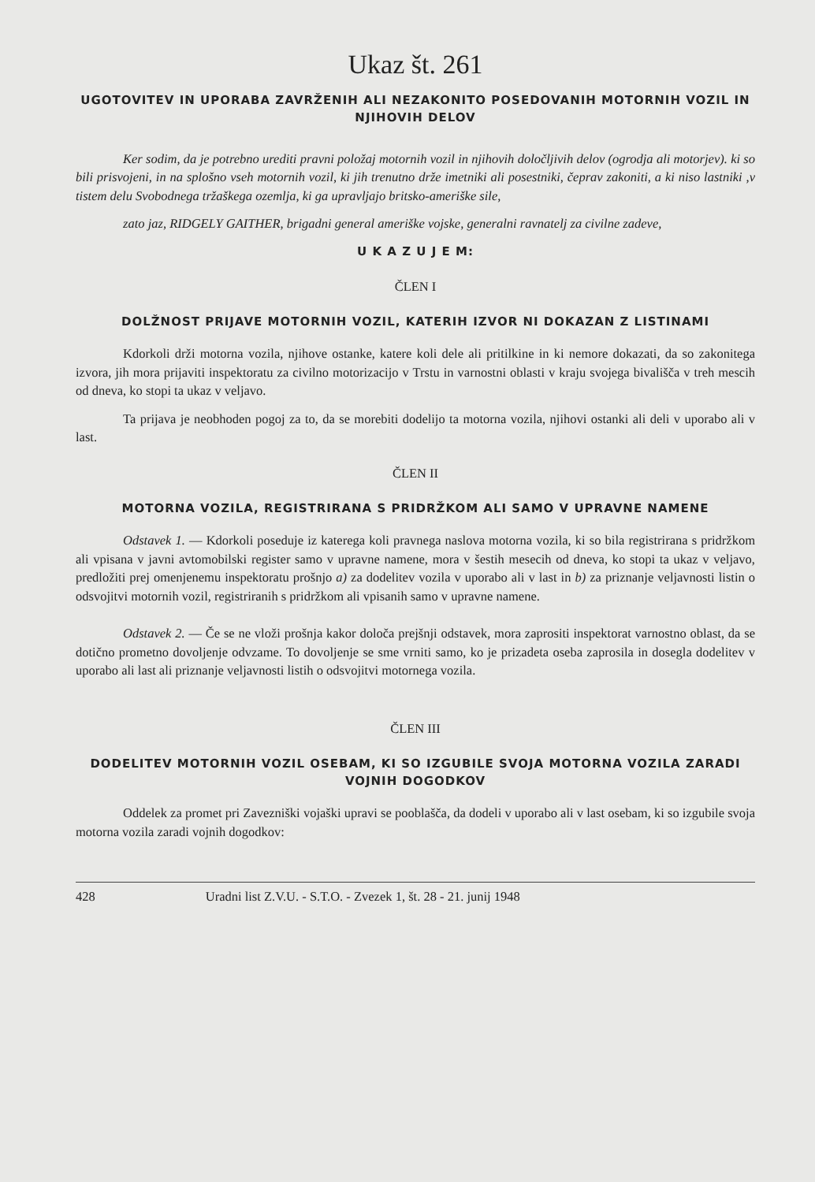Ukaz št. 261
UGOTOVITEV IN UPORABA ZAVRŽENIH ALI NEZAKONITO POSEDOVANIH MOTORNIH VOZIL IN NJIHOVIH DELOV
Ker sodim, da je potrebno urediti pravni položaj motornih vozil in njihovih določljivih delov (ogrodja ali motorjev). ki so bili prisvojeni, in na splošno vseh motornih vozil, ki jih trenutno drže imetniki ali posestniki, čeprav zakoniti, a ki niso lastniki ,v tistem delu Svobodnega tržaškega ozemlja, ki ga upravljajo britsko-ameriške sile,
zato jaz, RIDGELY GAITHER, brigadni general ameriške vojske, generalni ravnatelj za civilne zadeve,
U K A Z U J E M:
ČLEN I
DOLŽNOST PRIJAVE MOTORNIH VOZIL, KATERIH IZVOR NI DOKAZAN Z LISTINAMI
Kdorkoli drži motorna vozila, njihove ostanke, katere koli dele ali pritilkine in ki nemore dokazati, da so zakonitega izvora, jih mora prijaviti inspektoratu za civilno motorizacijo v Trstu in varnostni oblasti v kraju svojega bivališča v treh mescih od dneva, ko stopi ta ukaz v veljavo.
Ta prijava je neobhoden pogoj za to, da se morebiti dodelijo ta motorna vozila, njihovi ostanki ali deli v uporabo ali v last.
ČLEN II
MOTORNA VOZILA, REGISTRIRANA S PRIDRŽKOM ALI SAMO V UPRAVNE NAMENE
Odstavek 1. — Kdorkoli poseduje iz katerega koli pravnega naslova motorna vozila, ki so bila registrirana s pridržkom ali vpisana v javni avtomobilski register samo v upravne namene, mora v šestih mesecih od dneva, ko stopi ta ukaz v veljavo, predložiti prej omenjenemu inspektoratu prošnjo a) za dodelitev vozila v uporabo ali v last in b) za priznanje veljavnosti listin o odsvojitvi motornih vozil, registriranih s pridržkom ali vpisanih samo v upravne namene.
Odstavek 2. — Če se ne vloži prošnja kakor določa prejšnji odstavek, mora zaprositi inspektorat varnostno oblast, da se dotično prometno dovoljenje odvzame. To dovoljenje se sme vrniti samo, ko je prizadeta oseba zaprosila in dosegla dodelitev v uporabo ali last ali priznanje veljavnosti listih o odsvojitvi motornega vozila.
ČLEN III
DODELITEV MOTORNIH VOZIL OSEBAM, KI SO IZGUBILE SVOJA MOTORNA VOZILA ZARADI VOJNIH DOGODKOV
Oddelek za promet pri Zavezniški vojaški upravi se pooblašča, da dodeli v uporabo ali v last osebam, ki so izgubile svoja motorna vozila zaradi vojnih dogodkov:
428 Uradni list Z.V.U. - S.T.O. - Zvezek 1, št. 28 - 21. junij 1948